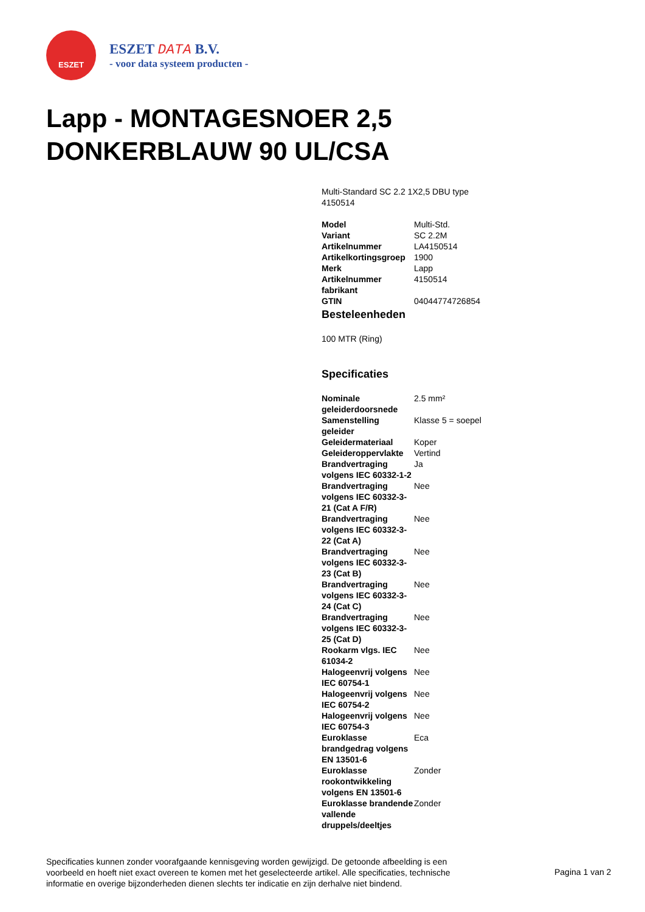ESZET
ESZET DATA B.V.
- voor data systeem producten -
Lapp - MONTAGESNOER 2,5 DONKERBLAUW 90 UL/CSA
Multi-Standard SC 2.2 1X2,5 DBU type 4150514
| Model | Multi-Std. |
| Variant | SC 2.2M |
| Artikelnummer | LA4150514 |
| Artikelkortingsgroep | 1900 |
| Merk | Lapp |
| Artikelnummer fabrikant | 4150514 |
| GTIN | 04044774726854 |
Besteleenheden
100 MTR (Ring)
Specificaties
| Nominale geleiderdoorsnede | 2.5 mm² |
| Samenstelling geleider | Klasse 5 = soepel |
| Geleidermateriaal | Koper |
| Geleideroppervlakte | Vertind |
| Brandvertraging volgens IEC 60332-1-2 | Ja |
| Brandvertraging volgens IEC 60332-3-21 (Cat A F/R) | Nee |
| Brandvertraging volgens IEC 60332-3-22 (Cat A) | Nee |
| Brandvertraging volgens IEC 60332-3-23 (Cat B) | Nee |
| Brandvertraging volgens IEC 60332-3-24 (Cat C) | Nee |
| Brandvertraging volgens IEC 60332-3-25 (Cat D) | Nee |
| Rookarm vlgs. IEC 61034-2 | Nee |
| Halogeenvrij volgens IEC 60754-1 | Nee |
| Halogeenvrij volgens IEC 60754-2 | Nee |
| Halogeenvrij volgens IEC 60754-3 | Nee |
| Euroklasse brandgedrag volgens EN 13501-6 | Eca |
| Euroklasse rookontwikkeling volgens EN 13501-6 | Zonder |
| Euroklasse brandende vallende druppels/deeltjes | Zonder |
Specificaties kunnen zonder voorafgaande kennisgeving worden gewijzigd. De getoonde afbeelding is een voorbeeld en hoeft niet exact overeen te komen met het geselecteerde artikel. Alle specificaties, technische informatie en overige bijzonderheden dienen slechts ter indicatie en zijn derhalve niet bindend.
Pagina 1 van 2